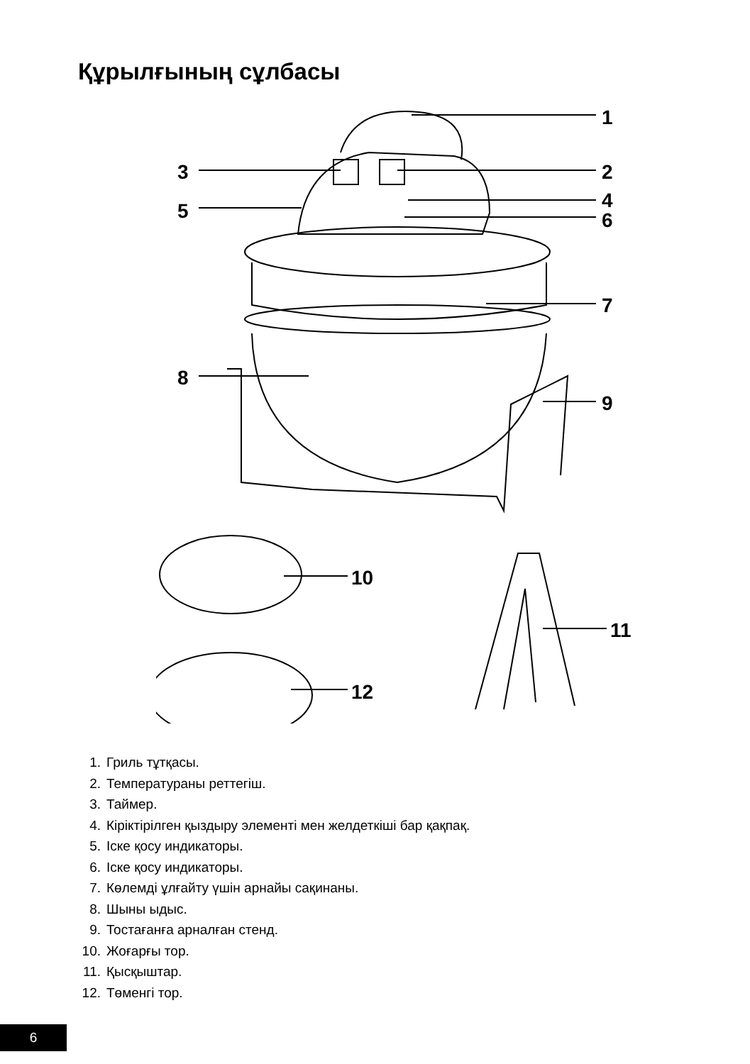Құрылғының сұлбасы
1
2
3
4
5
6
7
8
9
10
11
12
1. Гриль тұтқасы.
2. Температураны реттегіш.
3. Таймер.
4. Кіріктірілген қыздыру элементі мен желдеткіші бар қақпақ.
5. Іске қосу индикаторы.
6. Іске қосу индикаторы.
7. Көлемді ұлғайту үшін арнайы сақинаны.
8. Шыны ыдыс.
9. Тостағанға арналған стенд.
10. Жоғарғы тор.
11. Қысқыштар.
12. Төменгі тор.
6